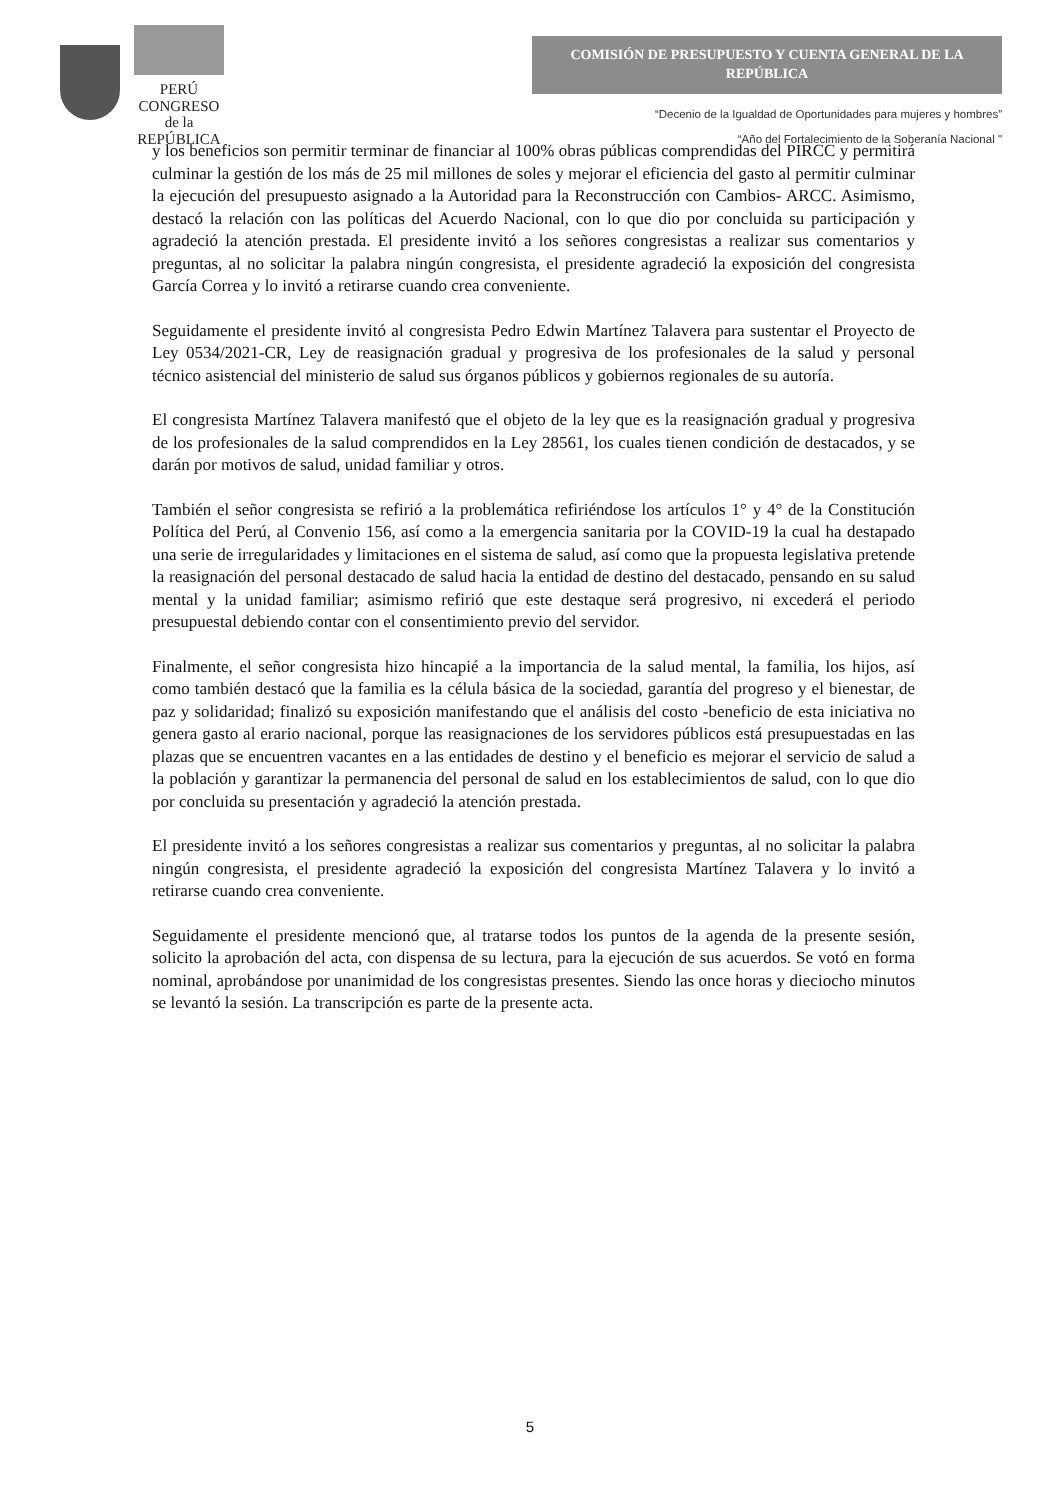PERÚ
CONGRESO
de la
REPÚBLICA
COMISIÓN DE PRESUPUESTO Y CUENTA GENERAL DE LA REPÚBLICA
“Decenio de la Igualdad de Oportunidades para mujeres y hombres”
“Año del Fortalecimiento de la Soberanía Nacional "
y los beneficios son permitir terminar de financiar al 100% obras públicas comprendidas del PIRCC y permitirá culminar la gestión de los más de 25 mil millones de soles y mejorar el eficiencia del gasto al permitir culminar la ejecución del presupuesto asignado a la Autoridad para la Reconstrucción con Cambios- ARCC. Asimismo, destacó la relación con las políticas del Acuerdo Nacional, con lo que dio por concluida su participación y agradeció la atención prestada. El presidente invitó a los señores congresistas a realizar sus comentarios y preguntas, al no solicitar la palabra ningún congresista, el presidente agradeció la exposición del congresista García Correa y lo invitó a retirarse cuando crea conveniente.
Seguidamente el presidente invitó al congresista Pedro Edwin Martínez Talavera para sustentar el Proyecto de Ley 0534/2021-CR, Ley de reasignación gradual y progresiva de los profesionales de la salud y personal técnico asistencial del ministerio de salud sus órganos públicos y gobiernos regionales de su autoría.
El congresista Martínez Talavera manifestó que el objeto de la ley que es la reasignación gradual y progresiva de los profesionales de la salud comprendidos en la Ley 28561, los cuales tienen condición de destacados, y se darán por motivos de salud, unidad familiar y otros.
También el señor congresista se refirió a la problemática refiriéndose los artículos 1° y 4° de la Constitución Política del Perú, al Convenio 156, así como a la emergencia sanitaria por la COVID-19 la cual ha destapado una serie de irregularidades y limitaciones en el sistema de salud, así como que la propuesta legislativa pretende la reasignación del personal destacado de salud hacia la entidad de destino del destacado, pensando en su salud mental y la unidad familiar; asimismo refirió que este destaque será progresivo, ni excederá el periodo presupuestal debiendo contar con el consentimiento previo del servidor.
Finalmente, el señor congresista hizo hincapié a la importancia de la salud mental, la familia, los hijos, así como también destacó que la familia es la célula básica de la sociedad, garantía del progreso y el bienestar, de paz y solidaridad; finalizó su exposición manifestando que el análisis del costo -beneficio de esta iniciativa no genera gasto al erario nacional, porque las reasignaciones de los servidores públicos está presupuestadas en las plazas que se encuentren vacantes en a las entidades de destino y el beneficio es mejorar el servicio de salud a la población y garantizar la permanencia del personal de salud en los establecimientos de salud, con lo que dio por concluida su presentación y agradeció la atención prestada.
El presidente invitó a los señores congresistas a realizar sus comentarios y preguntas, al no solicitar la palabra ningún congresista, el presidente agradeció la exposición del congresista Martínez Talavera y lo invitó a retirarse cuando crea conveniente.
Seguidamente el presidente mencionó que, al tratarse todos los puntos de la agenda de la presente sesión, solicito la aprobación del acta, con dispensa de su lectura, para la ejecución de sus acuerdos. Se votó en forma nominal, aprobándose por unanimidad de los congresistas presentes. Siendo las once horas y dieciocho minutos se levantó la sesión. La transcripción es parte de la presente acta.
5